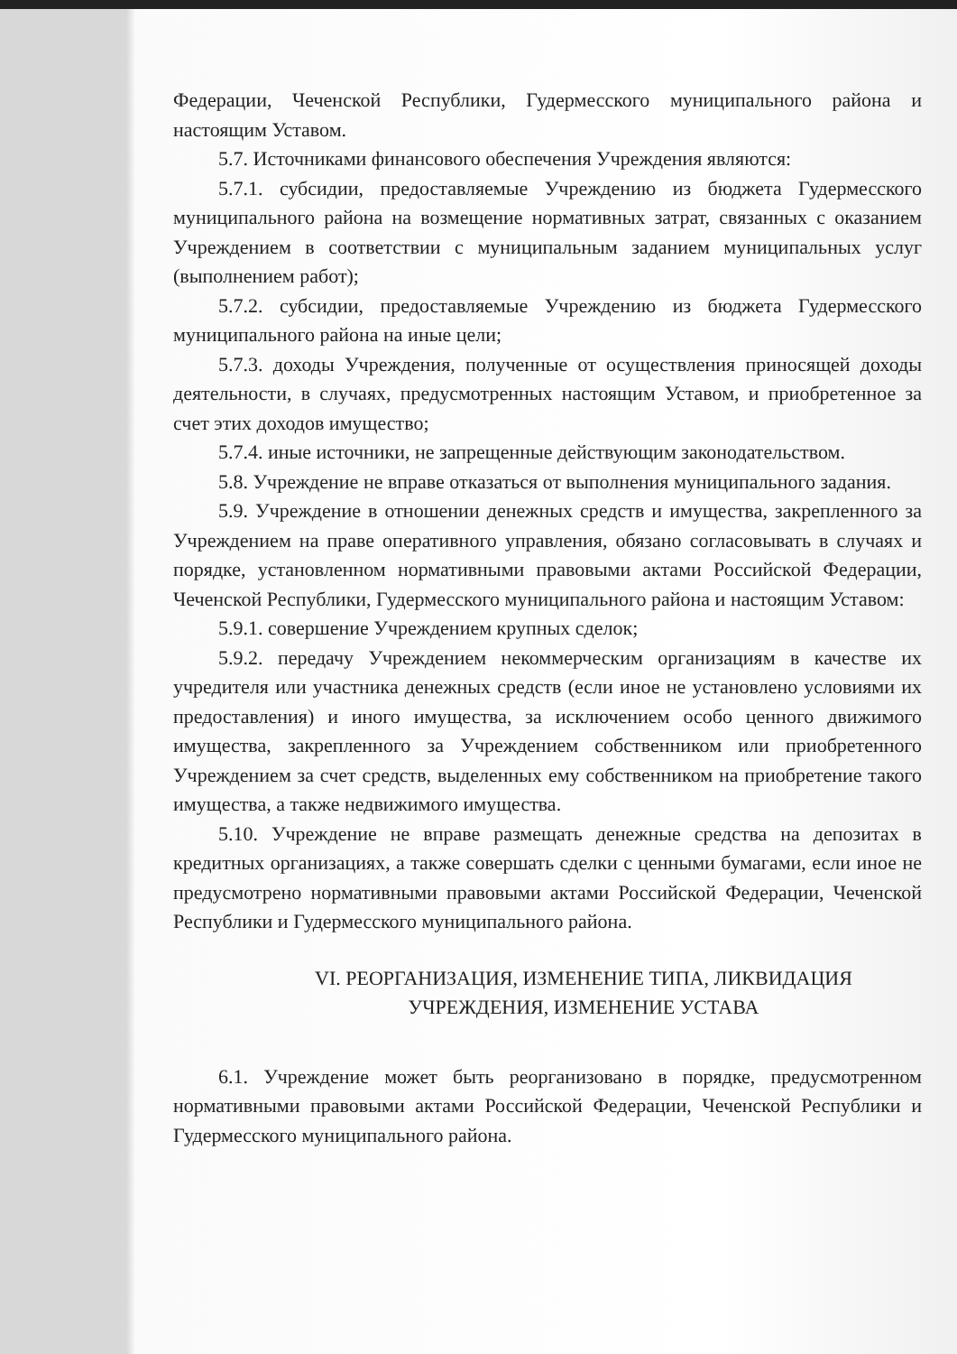Федерации, Чеченской Республики, Гудермесского муниципального района и настоящим Уставом.
5.7. Источниками финансового обеспечения Учреждения являются:
5.7.1. субсидии, предоставляемые Учреждению из бюджета Гудермесского муниципального района на возмещение нормативных затрат, связанных с оказанием Учреждением в соответствии с муниципальным заданием муниципальных услуг (выполнением работ);
5.7.2. субсидии, предоставляемые Учреждению из бюджета Гудермесского муниципального района на иные цели;
5.7.3. доходы Учреждения, полученные от осуществления приносящей доходы деятельности, в случаях, предусмотренных настоящим Уставом, и приобретенное за счет этих доходов имущество;
5.7.4. иные источники, не запрещенные действующим законодательством.
5.8. Учреждение не вправе отказаться от выполнения муниципального задания.
5.9. Учреждение в отношении денежных средств и имущества, закрепленного за Учреждением на праве оперативного управления, обязано согласовывать в случаях и порядке, установленном нормативными правовыми актами Российской Федерации, Чеченской Республики, Гудермесского муниципального района и настоящим Уставом:
5.9.1. совершение Учреждением крупных сделок;
5.9.2. передачу Учреждением некоммерческим организациям в качестве их учредителя или участника денежных средств (если иное не установлено условиями их предоставления) и иного имущества, за исключением особо ценного движимого имущества, закрепленного за Учреждением собственником или приобретенного Учреждением за счет средств, выделенных ему собственником на приобретение такого имущества, а также недвижимого имущества.
5.10. Учреждение не вправе размещать денежные средства на депозитах в кредитных организациях, а также совершать сделки с ценными бумагами, если иное не предусмотрено нормативными правовыми актами Российской Федерации, Чеченской Республики и Гудермесского муниципального района.
VI. РЕОРГАНИЗАЦИЯ, ИЗМЕНЕНИЕ ТИПА, ЛИКВИДАЦИЯ
УЧРЕЖДЕНИЯ, ИЗМЕНЕНИЕ УСТАВА
6.1. Учреждение может быть реорганизовано в порядке, предусмотренном нормативными правовыми актами Российской Федерации, Чеченской Республики и Гудермесского муниципального района.